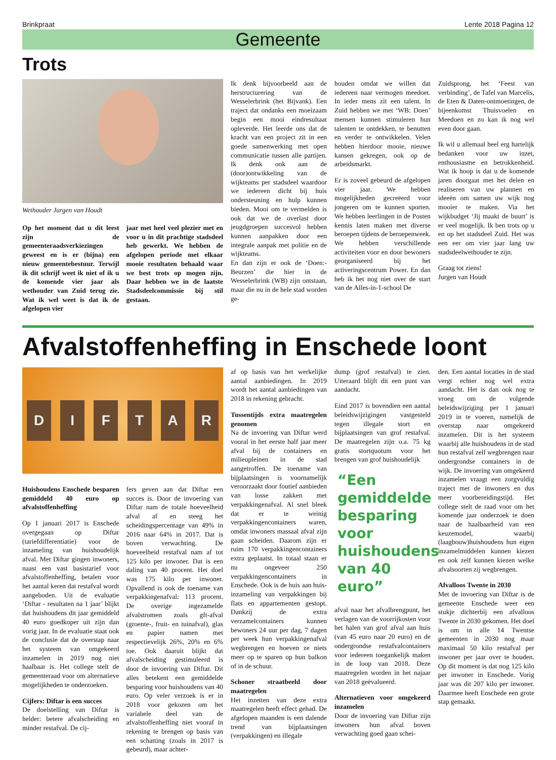Brinkpraat Lente 2018 Pagina 12
Gemeente
Trots
Wethouder Jurgen van Houdt
Op het moment dat u dit leest zijn de gemeenteraadsverkiezingen geweest en is er (bijna) een nieuw gemeentebestuur. Terwijl ik dit schrijf weet ik niet of ik u de komende vier jaar als wethouder van Zuid terug zie. Wat ik wel weet is dat ik de afgelopen vier
jaar met heel veel plezier met en voor u in dit prachtige stadsdeel heb gewerkt. We hebben de afgelopen periode met elkaar mooie resultaten behaald waar we best trots op mogen zijn. Daar hebben we in de laatste Stadsdeelcommissie bij stil gestaan.
Ik denk bijvoorbeeld aan de herstructurering van de Wesselerbrink (het Bijvank). Een traject dat ondanks een moeizaam begin een mooi eindresultaat opleverde. Het leerde ons dat de kracht van een project zit in een goede samenwerking met open communicatie tussen alle partijen. Ik denk ook aan de (door)ontwikkeling van de wijkteams per stadsdeel waardoor we iedereen dicht bij huis ondersteuning en hulp kunnen bieden. Mooi om te vermelden is ook dat we de overlast door jeugdgroepen succesvol hebben kunnen aanpakken door een integrale aanpak met politie en de wijkteams.
En dan zijn er ook de ‘Doen:-Beurzen’ die hier in de Wesselerbrink (WB) zijn ontstaan, maar die nu in de hele stad worden ge-
houden omdat we willen dat iedereen naar vermogen meedoet. In ieder mens zit een talent. In Zuid hebben we met ‘WB: Doen’ mensen kunnen stimuleren hun talenten te ontdekken, te benutten en verder te ontwikkelen. Velen hebben hierdoor mooie, nieuwe kansen gekregen, ook op de arbeidsmarkt.
Er is zoveel gebeurd de afgelopen vier jaar. We hebben mogelijkheden gecreëerd voor jongeren om te kunnen sporten. We hebben leerlingen in de Posten kennis laten maken met diverse beroepen tijdens de beroepenweek. We hebben verschillende activiteiten voor en door bewoners georganiseerd bij het activeringscentrum Power. En dan heb ik het nog niet over de start van de Alles-in-1-school De
Zuidsprong, het ‘Feest van verbinding’, de Tafel van Marcelis, de Eten & Daten-ontmoetingen, de bijeenkomst Thuisvoelen en Meedoen en zo kan ik nog wel even door gaan.
Ik wil u allemaal heel erg hartelijk bedanken voor uw inzet, enthousiasme en betrokkenheid. Wat ik hoop is dat u de komende jaren doorgaat met het delen en realiseren van uw plannen en ideeën om samen uw wijk nog mooier te maken. Via het wijkbudget ‘Jij maakt de buurt’ is er veel mogelijk. Ik ben trots op u en op het stadsdeel Zuid. Het was een eer om vier jaar lang uw stadsdeelwethouder te zijn.
Graag tot ziens!
Jurgen van Houdt
Afvalstoffenheffing in Enschede loont
DIFTAR
Huishoudens Enschede besparen gemiddeld 40 euro op afvalstoffenheffing
Op 1 januari 2017 is Enschede overgegaan op Diftar (tariefdifferentiatie) voor de inzameling van huishoudelijk afval. Met Diftar gingen inwoners, naast een vast basistarief voor afvalstoffenheffing, betalen voor het aantal keren dat restafval wordt aangeboden. Uit de evaluatie ‘Diftar - resultaten na 1 jaar’ blijkt dat huishoudens dit jaar gemiddeld 40 euro goedkoper uit zijn dan vorig jaar. In de evaluatie staat ook de conclusie dat de overstap naar het systeem van omgekeerd inzamelen in 2019 nog niet haalbaar is. Het college stelt de gemeenteraad voor om alternatieve mogelijkheden te onderzoeken.
Cijfers: Diftar is een succes
De doelstelling van Diftar is helder: betere afvalscheiding en minder restafval. De cij-
fers geven aan dat Diftar een succes is. Door de invoering van Diftar nam de totale hoeveelheid afval af en steeg het scheidingspercentage van 49% in 2016 naar 64% in 2017. Dat is boven verwachting. De hoeveelheid restafval nam af tot 125 kilo per inwoner. Dat is een daling van 40 procent. Het doel was 175 kilo per inwoner. Opvallend is ook de toename van verpakkingenafval: 113 procent. De overige ingezamelde afvalstromen zoals gft-afval (groente-, fruit- en tuinafval), glas en papier namen met respectievelijk 26%, 20% en 6% toe. Ook daaruit blijkt dat afvalscheiding gestimuleerd is door de invoering van Diftar. Dit alles betekent een gemiddelde besparing voor huishoudens van 40 euro. Op veler verzoek is er in 2018 voor gekozen om het variabele deel van de afvalstoffenheffing niet vooraf in rekening te brengen op basis van een schatting (zoals in 2017 is gebeurd), maar achter-
af op basis van het werkelijke aantal aanbiedingen. In 2019 wordt het aantal aanbiedingen van 2018 in rekening gebracht.
Tussentijds extra maatregelen genomen
Na de invoering van Diftar werd vooral in het eerste half jaar meer afval bij de containers en milieupleinen in de stad aangetroffen. De toename van bijplaatsingen is voornamelijk veroorzaakt door foutief aanbieden van losse zakken met verpakkingenafval. Al snel bleek dat er te weinig verpakkingencontainers waren, omdat inwoners massaal afval zijn gaan scheiden. Daarom zijn er ruim 170 verpakkingencontainers extra geplaatst. In totaal staan er nu ongeveer 250 verpakkingencontainers in Enschede. Ook is de huis aan huis-inzameling van verpakkingen bij flats en appartementen gestopt. Dankzij de extra verzamelcontainers kunnen bewoners 24 uur per dag, 7 dagen per week hun verpakkingenafval wegbrengen en hoeven ze niets meer op te sparen op hun balkon of in de schuur.
Schoner straatbeeld door maatregelen
Het inzetten van deze extra maatregelen heeft effect gehad. De afgelopen maanden is een dalende trend van bijplaatsingen (verpakkingen) en illegale
dump (grof restafval) te zien. Uiteraard blijft dit een punt van aandacht.
Eind 2017 is bovendien een aantal beleidswijzigingen vastgesteld tegen illegale stort en bijplaatsingen van grof restafval. De maatregelen zijn o.a. 75 kg gratis stortquotum voor het brengen van grof huishoudelijk
“Een gemiddelde besparing voor huishoudens van 40 euro”
afval naar het afvalbrengpunt, het verlagen van de voorrijkosten voor het halen van grof afval aan huis (van 45 euro naar 20 euro) en de ondergrondse restafvalcontainers voor iedereen toegankelijk maken in de loop van 2018. Deze maatregelen worden in het najaar van 2018 geëvalueerd.
Alternatieven voor omgekeerd inzamelen
Door de invoering van Diftar zijn inwoners hun afval boven verwachting goed gaan schei-
den. Een aantal locaties in de stad vergt echter nog wel extra aandacht. Het is dan ook nog te vroeg om de volgende beleidswijziging per 1 januari 2019 in te voeren, namelijk de overstap naar omgekeerd inzamelen. Dit is het systeem waarbij alle huishoudens in de stad hun restafval zelf wegbrengen naar ondergrondse containers in de wijk. De invoering van omgekeerd inzamelen vraagt een zorgvuldig traject met de inwoners en dus meer voorbereidingstijd. Het college stelt de raad voor om het komende jaar onderzoek te doen naar de haalbaarheid van een keuzemodel, waarbij (laagbouw)huishoudens hun eigen inzamelmiddelen kunnen kiezen en ook zelf kunnen kiezen welke afvalsoorten zij wegbrengen.
Afvalloos Twente in 2030
Met de invoering van Diftar is de gemeente Enschede weer een stukje dichterbij een afvalloos Twente in 2030 gekomen. Het doel is om in alle 14 Twentse gemeenten in 2030 nog maar maximaal 50 kilo restafval per inwoner per jaar over te houden. Op dit moment is dat nog 125 kilo per inwoner in Enschede. Vorig jaar was dit 207 kilo per inwoner. Daarmee heeft Enschede een grote stap gemaakt.